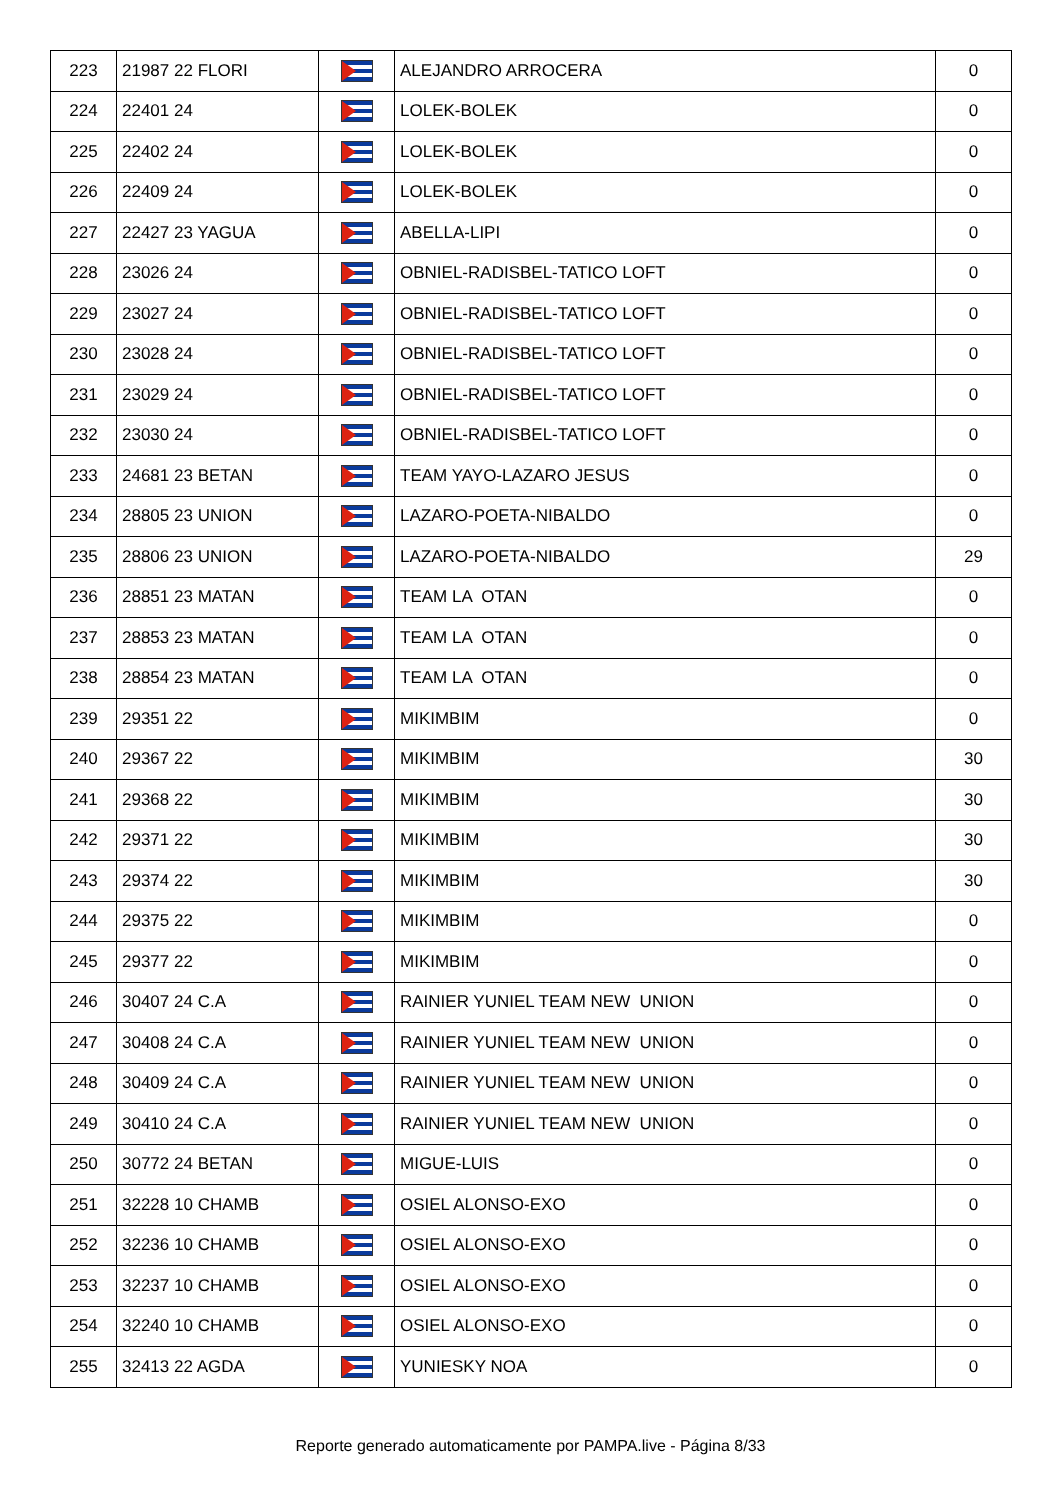| 223 | 21987 22 FLORI | | ALEJANDRO ARROCERA | 0 |
| 224 | 22401 24 | | LOLEK-BOLEK | 0 |
| 225 | 22402 24 | | LOLEK-BOLEK | 0 |
| 226 | 22409 24 | | LOLEK-BOLEK | 0 |
| 227 | 22427 23 YAGUA | | ABELLA-LIPI | 0 |
| 228 | 23026 24 | | OBNIEL-RADISBEL-TATICO LOFT | 0 |
| 229 | 23027 24 | | OBNIEL-RADISBEL-TATICO LOFT | 0 |
| 230 | 23028 24 | | OBNIEL-RADISBEL-TATICO LOFT | 0 |
| 231 | 23029 24 | | OBNIEL-RADISBEL-TATICO LOFT | 0 |
| 232 | 23030 24 | | OBNIEL-RADISBEL-TATICO LOFT | 0 |
| 233 | 24681 23 BETAN | | TEAM YAYO-LAZARO JESUS | 0 |
| 234 | 28805 23 UNION | | LAZARO-POETA-NIBALDO | 0 |
| 235 | 28806 23 UNION | | LAZARO-POETA-NIBALDO | 29 |
| 236 | 28851 23 MATAN | | TEAM LA OTAN | 0 |
| 237 | 28853 23 MATAN | | TEAM LA OTAN | 0 |
| 238 | 28854 23 MATAN | | TEAM LA OTAN | 0 |
| 239 | 29351 22 | | MIKIMBIM | 0 |
| 240 | 29367 22 | | MIKIMBIM | 30 |
| 241 | 29368 22 | | MIKIMBIM | 30 |
| 242 | 29371 22 | | MIKIMBIM | 30 |
| 243 | 29374 22 | | MIKIMBIM | 30 |
| 244 | 29375 22 | | MIKIMBIM | 0 |
| 245 | 29377 22 | | MIKIMBIM | 0 |
| 246 | 30407 24 C.A | | RAINIER YUNIEL TEAM NEW UNION | 0 |
| 247 | 30408 24 C.A | | RAINIER YUNIEL TEAM NEW UNION | 0 |
| 248 | 30409 24 C.A | | RAINIER YUNIEL TEAM NEW UNION | 0 |
| 249 | 30410 24 C.A | | RAINIER YUNIEL TEAM NEW UNION | 0 |
| 250 | 30772 24 BETAN | | MIGUE-LUIS | 0 |
| 251 | 32228 10 CHAMB | | OSIEL ALONSO-EXO | 0 |
| 252 | 32236 10 CHAMB | | OSIEL ALONSO-EXO | 0 |
| 253 | 32237 10 CHAMB | | OSIEL ALONSO-EXO | 0 |
| 254 | 32240 10 CHAMB | | OSIEL ALONSO-EXO | 0 |
| 255 | 32413 22 AGDA | | YUNIESKY NOA | 0 |
Reporte generado automaticamente por PAMPA.live - Página 8/33